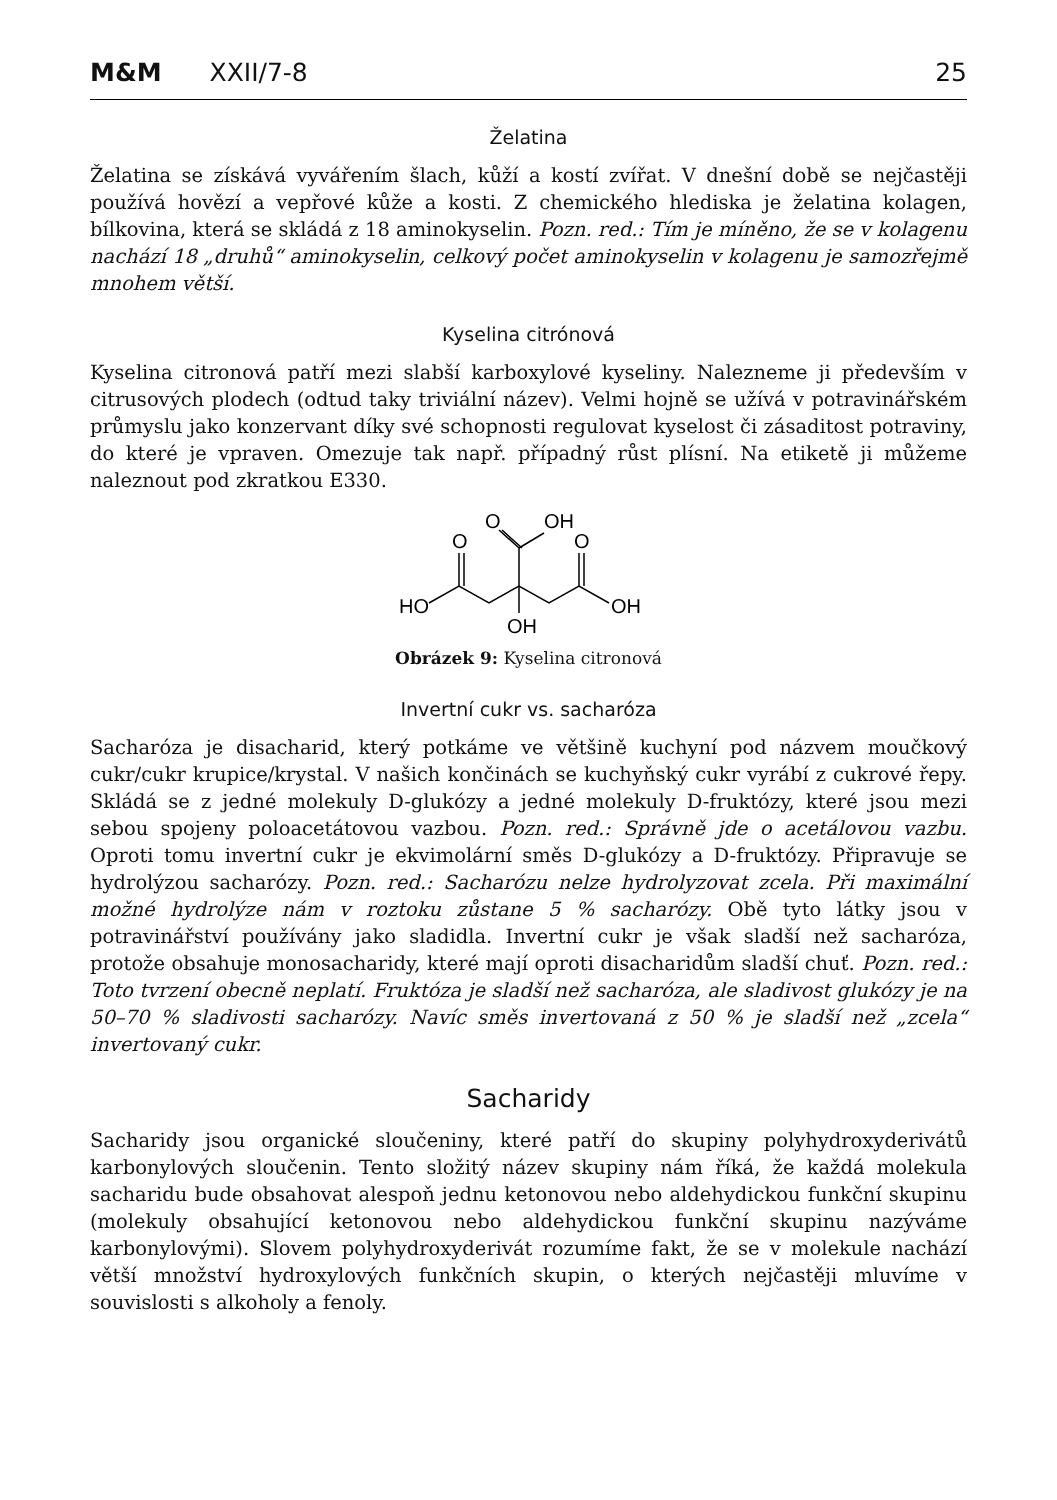M&M XXII/7-8 25
Želatina
Želatina se získává vyvářením šlach, kůží a kostí zvířat. V dnešní době se nejčastěji používá hovězí a vepřové kůže a kosti. Z chemického hlediska je želatina kolagen, bílkovina, která se skládá z 18 aminokyselin. Pozn. red.: Tím je míněno, že se v kolagenu nachází 18 „druhů“ aminokyselin, celkový počet aminokyselin v kolagenu je samozřejmě mnohem větší.
Kyselina citrónová
Kyselina citronová patří mezi slabší karboxylové kyseliny. Nalezneme ji především v citrusových plodech (odtud taky triviální název). Velmi hojně se užívá v potravinářském průmyslu jako konzervant díky své schopnosti regulovat kyselost či zásaditost potraviny, do které je vpraven. Omezuje tak např. případný růst plísní. Na etiketě ji můžeme naleznout pod zkratkou E330.
O
O
O
OH
HO
OH
OH
Obrázek 9: Kyselina citronová
Invertní cukr vs. sacharóza
Sacharóza je disacharid, který potkáme ve většině kuchyní pod názvem moučkový cukr/cukr krupice/krystal. V našich končinách se kuchyňský cukr vyrábí z cukrové řepy. Skládá se z jedné molekuly D-glukózy a jedné molekuly D-fruktózy, které jsou mezi sebou spojeny poloacetátovou vazbou. Pozn. red.: Správně jde o acetálovou vazbu. Oproti tomu invertní cukr je ekvimolární směs D-glukózy a D-fruktózy. Připravuje se hydrolýzou sacharózy. Pozn. red.: Sacharózu nelze hydrolyzovat zcela. Při maximální možné hydrolýze nám v roztoku zůstane 5 % sacharózy. Obě tyto látky jsou v potravinářství používány jako sladidla. Invertní cukr je však sladší než sacharóza, protože obsahuje monosacharidy, které mají oproti disacharidům sladší chuť. Pozn. red.: Toto tvrzení obecně neplatí. Fruktóza je sladší než sacharóza, ale sladivost glukózy je na 50–70 % sladivosti sacharózy. Navíc směs invertovaná z 50 % je sladší než „zcela“ invertovaný cukr.
Sacharidy
Sacharidy jsou organické sloučeniny, které patří do skupiny polyhydroxyderivátů karbonylových sloučenin. Tento složitý název skupiny nám říká, že každá molekula sacharidu bude obsahovat alespoň jednu ketonovou nebo aldehydickou funkční skupinu (molekuly obsahující ketonovou nebo aldehydickou funkční skupinu nazýváme karbonylovými). Slovem polyhydroxyderivát rozumíme fakt, že se v molekule nachází větší množství hydroxylových funkčních skupin, o kterých nejčastěji mluvíme v souvislosti s alkoholy a fenoly.